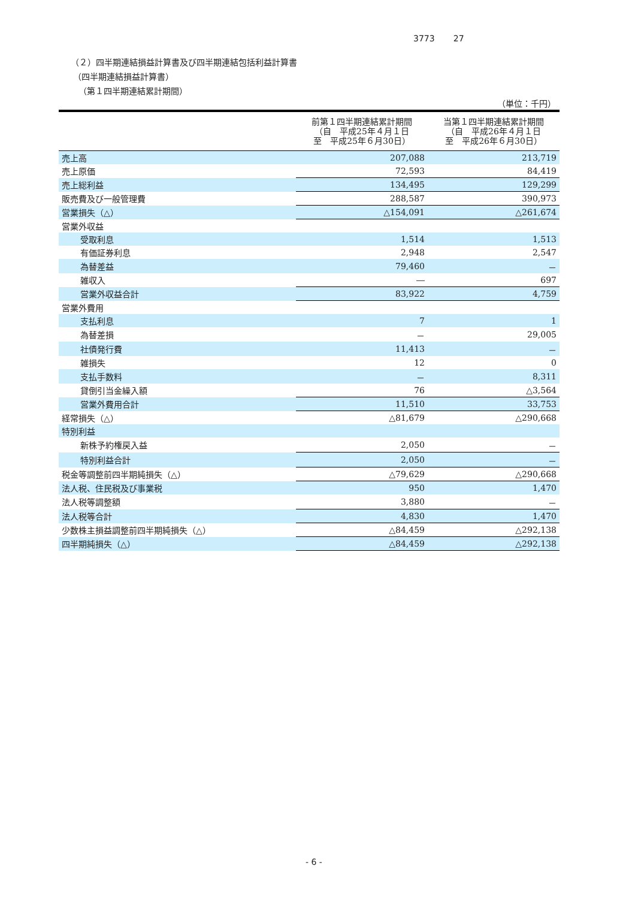3773 27
（２）四半期連結損益計算書及び四半期連結包括利益計算書
（四半期連結損益計算書）
（第１四半期連結累計期間）
（単位：千円）
| | 前第１四半期連結累計期間 （自 平成25年４月１日 至 平成25年６月30日） | 当第１四半期連結累計期間 （自 平成26年４月１日 至 平成26年６月30日） |
| --- | --- | --- |
| 売上高 | 207,088 | 213,719 |
| 売上原価 | 72,593 | 84,419 |
| 売上総利益 | 134,495 | 129,299 |
| 販売費及び一般管理費 | 288,587 | 390,973 |
| 営業損失（△） | △154,091 | △261,674 |
| 営業外収益 | | |
| 受取利息 | 1,514 | 1,513 |
| 有価証券利息 | 2,948 | 2,547 |
| 為替差益 | 79,460 | － |
| 雑収入 | ― | 697 |
| 営業外収益合計 | 83,922 | 4,759 |
| 営業外費用 | | |
| 支払利息 | 7 | 1 |
| 為替差損 | － | 29,005 |
| 社債発行費 | 11,413 | － |
| 雑損失 | 12 | 0 |
| 支払手数料 | － | 8,311 |
| 貸倒引当金繰入額 | 76 | △3,564 |
| 営業外費用合計 | 11,510 | 33,753 |
| 経常損失（△） | △81,679 | △290,668 |
| 特別利益 | | |
| 新株予約権戻入益 | 2,050 | － |
| 特別利益合計 | 2,050 | － |
| 税金等調整前四半期純損失（△） | △79,629 | △290,668 |
| 法人税、住民税及び事業税 | 950 | 1,470 |
| 法人税等調整額 | 3,880 | － |
| 法人税等合計 | 4,830 | 1,470 |
| 少数株主損益調整前四半期純損失（△） | △84,459 | △292,138 |
| 四半期純損失（△） | △84,459 | △292,138 |
- 6 -